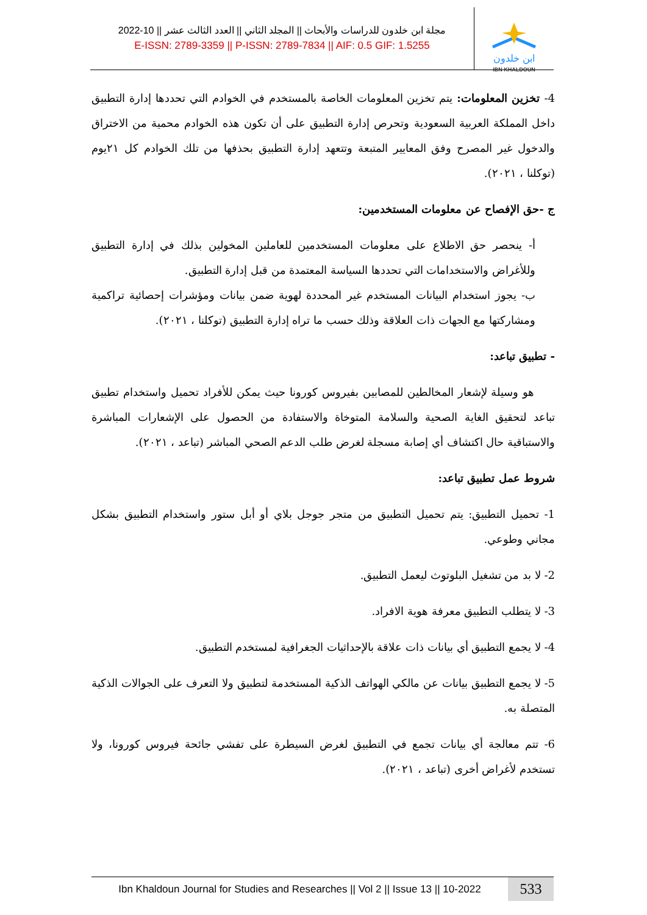مجلة ابن خلدون للدراسات والأبحاث || المجلد الثاني || العدد الثالث عشر || 10-2022
E-ISSN: 2789-3359 || P-ISSN: 2789-7834 || AIF: 0.5 GIF: 1.5255
ابن خلدون
IBN KHALDOUN
4- تخزين المعلومات: يتم تخزين المعلومات الخاصة بالمستخدم في الخوادم التي تحددها إدارة التطبيق داخل المملكة العربية السعودية وتحرص إدارة التطبيق على أن تكون هذه الخوادم محمية من الاختراق والدخول غير المصرح وفق المعايير المتبعة وتتعهد إدارة التطبيق بحذفها من تلك الخوادم كل ٢١يوم (توكلنا ، ٢٠٢١).
ج -حق الإفصاح عن معلومات المستخدمين:
أ- ينحصر حق الاطلاع على معلومات المستخدمين للعاملين المخولين بذلك في إدارة التطبيق وللأغراض والاستخدامات التي تحددها السياسة المعتمدة من قبل إدارة التطبيق.
ب- يجوز استخدام البيانات المستخدم غير المحددة لهوية ضمن بيانات ومؤشرات إحصائية تراكمية ومشاركتها مع الجهات ذات العلاقة وذلك حسب ما تراه إدارة التطبيق (توكلنا ، ٢٠٢١).
- تطبيق تباعد:
هو وسيلة لإشعار المخالطين للمصابين بفيروس كورونا حيث يمكن للأفراد تحميل واستخدام تطبيق تباعد لتحقيق الغاية الصحية والسلامة المتوخاة والاستفادة من الحصول على الإشعارات المباشرة والاستباقية حال اكتشاف أي إصابة مسجلة لغرض طلب الدعم الصحي المباشر (تباعد ، ٢٠٢١).
شروط عمل تطبيق تباعد:
1- تحميل التطبيق: يتم تحميل التطبيق من متجر جوجل بلاي أو أبل ستور واستخدام التطبيق بشكل مجاني وطوعي.
2- لا بد من تشغيل البلوتوث ليعمل التطبيق.
3- لا يتطلب التطبيق معرفة هوية الافراد.
4- لا يجمع التطبيق أي بيانات ذات علاقة بالإحداثيات الجغرافية لمستخدم التطبيق.
5- لا يجمع التطبيق بيانات عن مالكي الهواتف الذكية المستخدمة لتطبيق ولا التعرف على الجوالات الذكية المتصلة به.
6- تتم معالجة أي بيانات تجمع في التطبيق لغرض السيطرة على تفشي جائحة فيروس كورونا، ولا تستخدم لأغراض أخرى (تباعد ، ٢٠٢١).
Ibn Khaldoun Journal for Studies and Researches || Vol 2 || Issue 13 || 10-2022
533